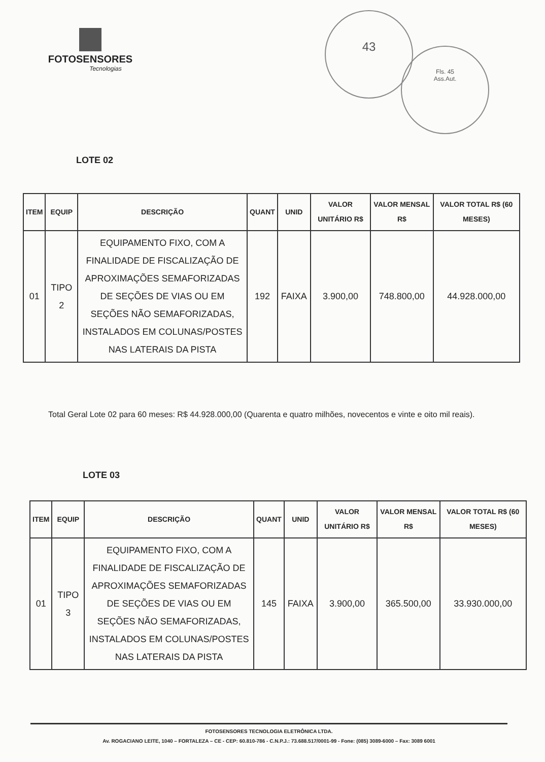FOTOSENSORES
Tecnologias
43
Fls. 45
Ass.Aut.
LOTE 02
| ITEM | EQUIP | DESCRIÇÃO | QUANT | UNID | VALOR UNITÁRIO R$ | VALOR MENSAL R$ | VALOR TOTAL R$ (60 MESES) |
| --- | --- | --- | --- | --- | --- | --- | --- |
| 01 | TIPO 2 | EQUIPAMENTO FIXO, COM A FINALIDADE DE FISCALIZAÇÃO DE APROXIMAÇÕES SEMAFORIZADAS DE SEÇÕES DE VIAS OU EM SEÇÕES NÃO SEMAFORIZADAS, INSTALADOS EM COLUNAS/POSTES NAS LATERAIS DA PISTA | 192 | FAIXA | 3.900,00 | 748.800,00 | 44.928.000,00 |
Total Geral Lote 02 para 60 meses: R$ 44.928.000,00 (Quarenta e quatro milhões, novecentos e vinte e oito mil reais).
LOTE 03
| ITEM | EQUIP | DESCRIÇÃO | QUANT | UNID | VALOR UNITÁRIO R$ | VALOR MENSAL R$ | VALOR TOTAL R$ (60 MESES) |
| --- | --- | --- | --- | --- | --- | --- | --- |
| 01 | TIPO 3 | EQUIPAMENTO FIXO, COM A FINALIDADE DE FISCALIZAÇÃO DE APROXIMAÇÕES SEMAFORIZADAS DE SEÇÕES DE VIAS OU EM SEÇÕES NÃO SEMAFORIZADAS, INSTALADOS EM COLUNAS/POSTES NAS LATERAIS DA PISTA | 145 | FAIXA | 3.900,00 | 365.500,00 | 33.930.000,00 |
FOTOSENSORES TECNOLOGIA ELETRÔNICA LTDA.
Av. ROGACIANO LEITE, 1040 – FORTALEZA – CE - CEP: 60.810-786 - C.N.P.J.: 73.688.517/0001-99 - Fone: (085) 3089-6000 – Fax: 3089 6001